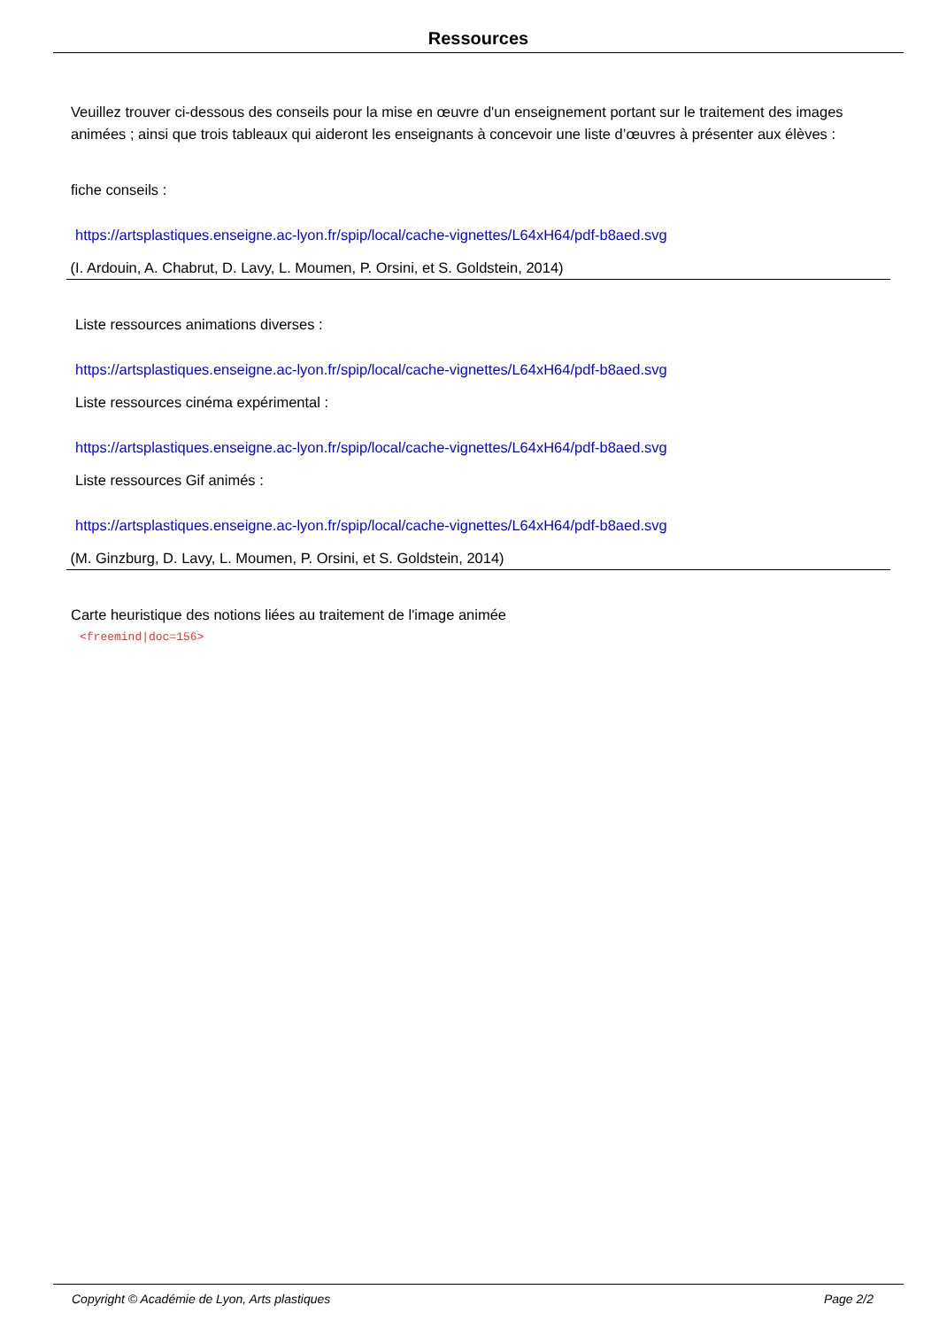Ressources
Veuillez trouver ci-dessous des conseils pour la mise en œuvre d'un enseignement portant sur le traitement des images animées ; ainsi que trois tableaux qui aideront les enseignants à concevoir une liste d’œuvres à présenter aux élèves :
fiche conseils :
https://artsplastiques.enseigne.ac-lyon.fr/spip/local/cache-vignettes/L64xH64/pdf-b8aed.svg
(I. Ardouin, A. Chabrut, D. Lavy, L. Moumen, P. Orsini, et S. Goldstein, 2014)
Liste ressources animations diverses :
https://artsplastiques.enseigne.ac-lyon.fr/spip/local/cache-vignettes/L64xH64/pdf-b8aed.svg
Liste ressources cinéma expérimental :
https://artsplastiques.enseigne.ac-lyon.fr/spip/local/cache-vignettes/L64xH64/pdf-b8aed.svg
Liste ressources Gif animés :
https://artsplastiques.enseigne.ac-lyon.fr/spip/local/cache-vignettes/L64xH64/pdf-b8aed.svg
(M. Ginzburg, D. Lavy, L. Moumen, P. Orsini, et S. Goldstein, 2014)
Carte heuristique des notions liées au traitement de l'image animée
<freemind|doc=156>
Copyright © Académie de Lyon, Arts plastiques Page 2/2